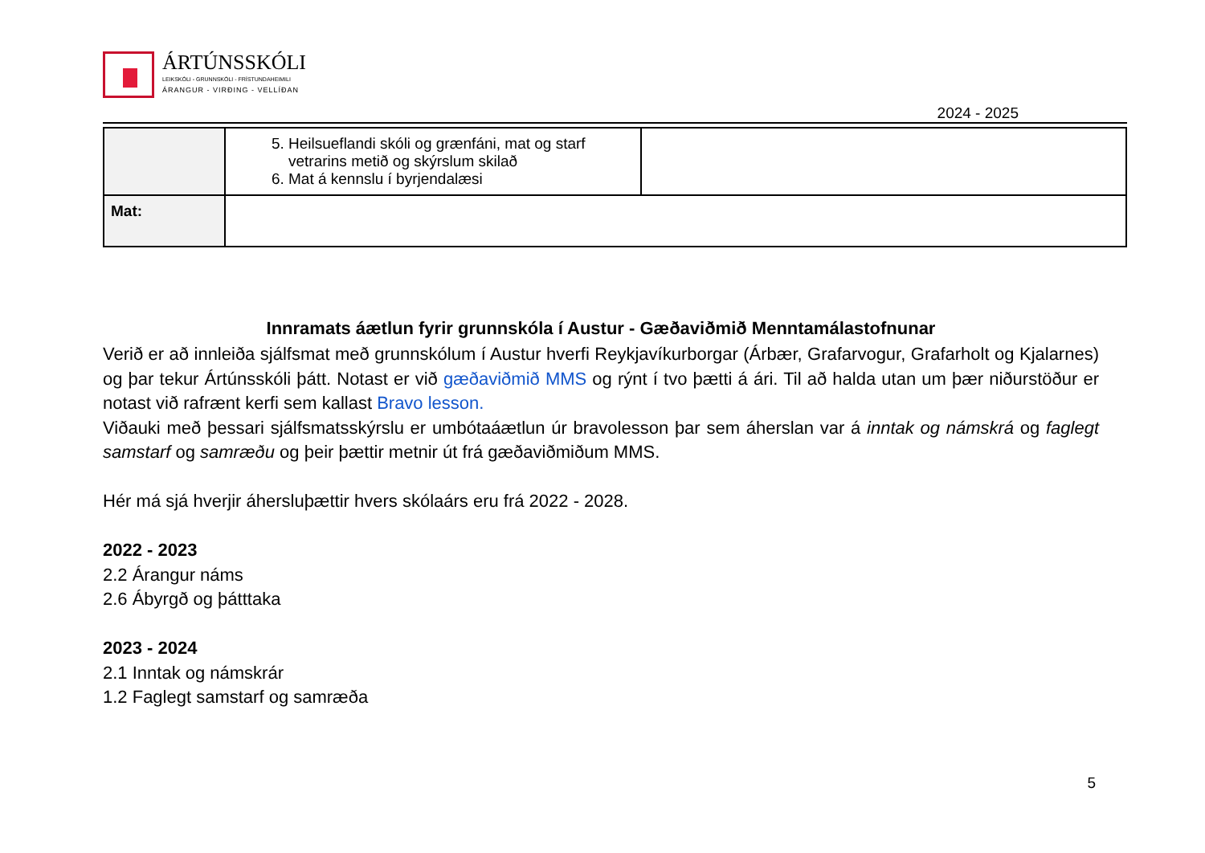ÁRTÚNSSKÓLI
LEIKSKÓLI - GRUNNSKÓLI - FRÍSTUNDAHEIMILI
ÁRANGUR - VIRÐING - VELLÍÐAN
2024 - 2025
| | 5. Heilsueflandi skóli og grænfáni, mat og starf vetrarins metið og skýrslum skilað 6. Mat á kennslu í byrjendalæsi | |
| Mat: | | |
Innramats áætlun fyrir grunnskóla í Austur - Gæðaviðmið Menntamálastofnunar
Verið er að innleiða sjálfsmat með grunnskólum í Austur hverfi Reykjavíkurborgar (Árbær, Grafarvogur, Grafarholt og Kjalarnes) og þar tekur Ártúnsskóli þátt. Notast er við gæðaviðmið MMS og rýnt í tvo þætti á ári. Til að halda utan um þær niðurstöður er notast við rafrænt kerfi sem kallast Bravo lesson.
Viðauki með þessari sjálfsmatsskýrslu er umbótaáætlun úr bravolesson þar sem áherslan var á inntak og námskrá og faglegt samstarf og samræðu og þeir þættir metnir út frá gæðaviðmiðum MMS.
Hér má sjá hverjir áhersluþættir hvers skólaárs eru frá 2022 - 2028.
2022 - 2023
2.2 Árangur náms
2.6 Ábyrgð og þátttaka
2023 - 2024
2.1 Inntak og námskrár
1.2 Faglegt samstarf og samræða
5